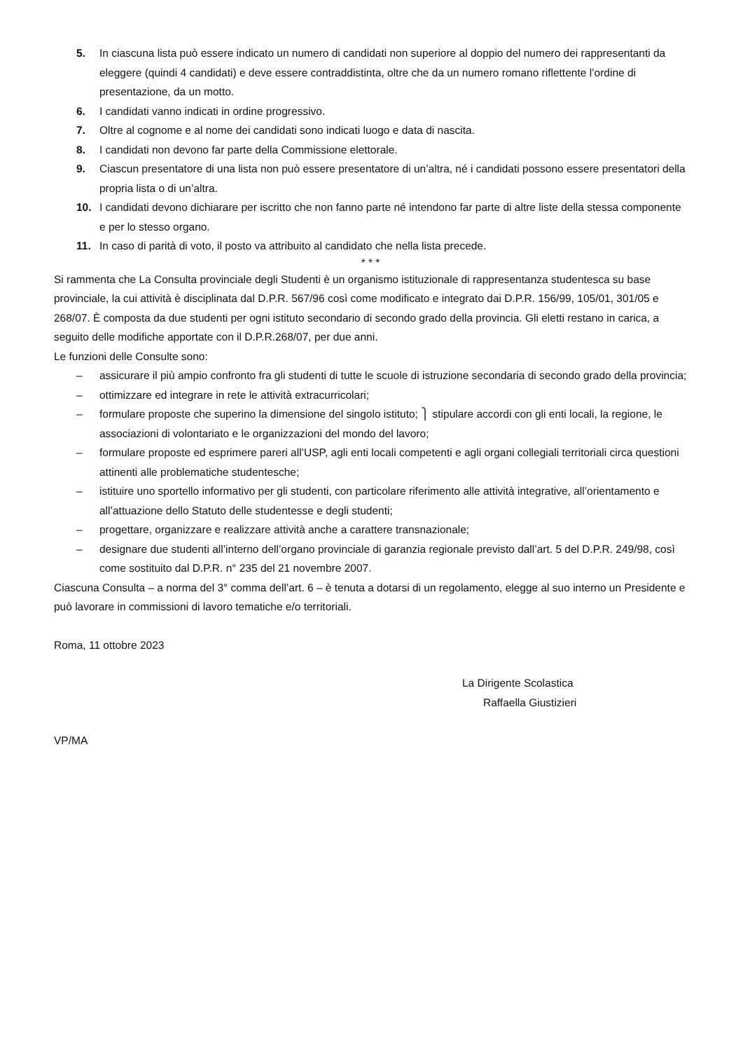5. In ciascuna lista può essere indicato un numero di candidati non superiore al doppio del numero dei rappresentanti da eleggere (quindi 4 candidati) e deve essere contraddistinta, oltre che da un numero romano riflettente l’ordine di presentazione, da un motto.
6. I candidati vanno indicati in ordine progressivo.
7. Oltre al cognome e al nome dei candidati sono indicati luogo e data di nascita.
8. I candidati non devono far parte della Commissione elettorale.
9. Ciascun presentatore di una lista non può essere presentatore di un’altra, né i candidati possono essere presentatori della propria lista o di un’altra.
10. I candidati devono dichiarare per iscritto che non fanno parte né intendono far parte di altre liste della stessa componente e per lo stesso organo.
11. In caso di parità di voto, il posto va attribuito al candidato che nella lista precede.
* * *
Si rammenta che La Consulta provinciale degli Studenti è un organismo istituzionale di rappresentanza studentesca su base provinciale, la cui attività è disciplinata dal D.P.R. 567/96 così come modificato e integrato dai D.P.R. 156/99, 105/01, 301/05 e 268/07. È composta da due studenti per ogni istituto secondario di secondo grado della provincia. Gli eletti restano in carica, a seguito delle modifiche apportate con il D.P.R.268/07, per due anni.
Le funzioni delle Consulte sono:
– assicurare il più ampio confronto fra gli studenti di tutte le scuole di istruzione secondaria di secondo grado della provincia;
– ottimizzare ed integrare in rete le attività extracurricolari;
– formulare proposte che superino la dimensione del singolo istituto; ⎫ stipulare accordi con gli enti locali, la regione, le associazioni di volontariato e le organizzazioni del mondo del lavoro;
– formulare proposte ed esprimere pareri all’USP, agli enti locali competenti e agli organi collegiali territoriali circa questioni attinenti alle problematiche studentesche;
– istituire uno sportello informativo per gli studenti, con particolare riferimento alle attività integrative, all’orientamento e all’attuazione dello Statuto delle studentesse e degli studenti;
– progettare, organizzare e realizzare attività anche a carattere transnazionale;
– designare due studenti all’interno dell’organo provinciale di garanzia regionale previsto dall’art. 5 del D.P.R. 249/98, così come sostituito dal D.P.R. n° 235 del 21 novembre 2007.
Ciascuna Consulta – a norma del 3° comma dell’art. 6 – è tenuta a dotarsi di un regolamento, elegge al suo interno un Presidente e può lavorare in commissioni di lavoro tematiche e/o territoriali.
Roma, 11 ottobre 2023
La Dirigente Scolastica
Raffaella Giustizieri
VP/MA